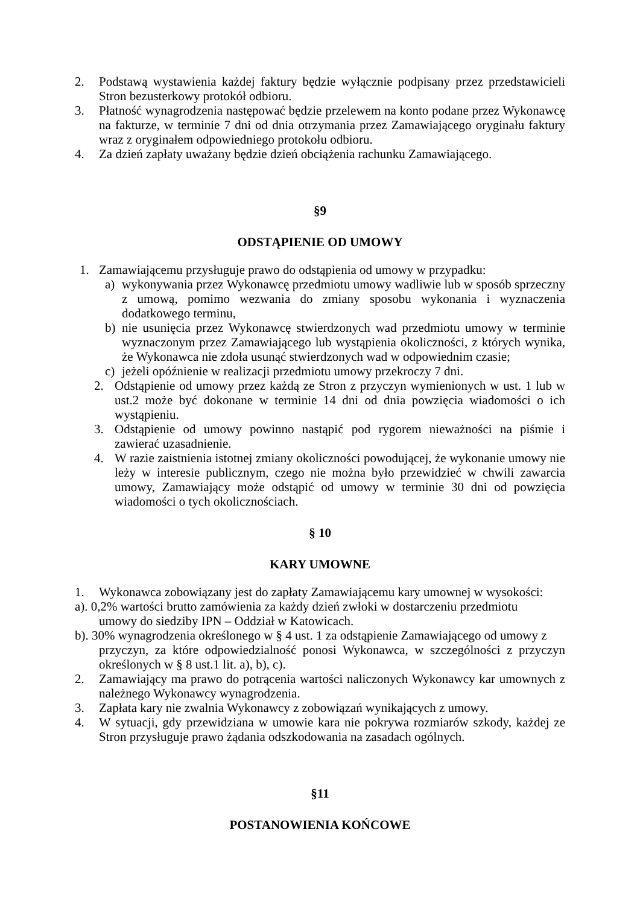2. Podstawą wystawienia każdej faktury będzie wyłącznie podpisany przez przedstawicieli Stron bezusterkowy protokół odbioru.
3. Płatność wynagrodzenia następować będzie przelewem na konto podane przez Wykonawcę na fakturze, w terminie 7 dni od dnia otrzymania przez Zamawiającego oryginału faktury wraz z oryginałem odpowiedniego protokołu odbioru.
4. Za dzień zapłaty uważany będzie dzień obciążenia rachunku Zamawiającego.
§9
ODSTĄPIENIE OD UMOWY
1. Zamawiającemu przysługuje prawo do odstąpienia od umowy w przypadku:
a) wykonywania przez Wykonawcę przedmiotu umowy wadliwie lub w sposób sprzeczny z umową, pomimo wezwania do zmiany sposobu wykonania i wyznaczenia dodatkowego terminu,
b) nie usunięcia przez Wykonawcę stwierdzonych wad przedmiotu umowy w terminie wyznaczonym przez Zamawiającego lub wystąpienia okoliczności, z których wynika, że Wykonawca nie zdoła usunąć stwierdzonych wad w odpowiednim czasie;
c) jeżeli opóźnienie w realizacji przedmiotu umowy przekroczy 7 dni.
2. Odstąpienie od umowy przez każdą ze Stron z przyczyn wymienionych w ust. 1 lub w ust.2 może być dokonane w terminie 14 dni od dnia powzięcia wiadomości o ich wystąpieniu.
3. Odstąpienie od umowy powinno nastąpić pod rygorem nieważności na piśmie i zawierać uzasadnienie.
4. W razie zaistnienia istotnej zmiany okoliczności powodującej, że wykonanie umowy nie leży w interesie publicznym, czego nie można było przewidzieć w chwili zawarcia umowy, Zamawiający może odstąpić od umowy w terminie 30 dni od powzięcia wiadomości o tych okolicznościach.
§ 10
KARY UMOWNE
1. Wykonawca zobowiązany jest do zapłaty Zamawiającemu kary umownej w wysokości:
a). 0,2% wartości brutto zamówienia za każdy dzień zwłoki w dostarczeniu przedmiotu
umowy do siedziby IPN – Oddział w Katowicach.
b). 30% wynagrodzenia określonego w § 4 ust. 1 za odstąpienie Zamawiającego od umowy z
przyczyn, za które odpowiedzialność ponosi Wykonawca, w szczególności z przyczyn określonych w § 8 ust.1 lit. a), b), c).
2. Zamawiający ma prawo do potrącenia wartości naliczonych Wykonawcy kar umownych z należnego Wykonawcy wynagrodzenia.
3. Zapłata kary nie zwalnia Wykonawcy z zobowiązań wynikających z umowy.
4. W sytuacji, gdy przewidziana w umowie kara nie pokrywa rozmiarów szkody, każdej ze Stron przysługuje prawo żądania odszkodowania na zasadach ogólnych.
§11
POSTANOWIENIA KOŃCOWE